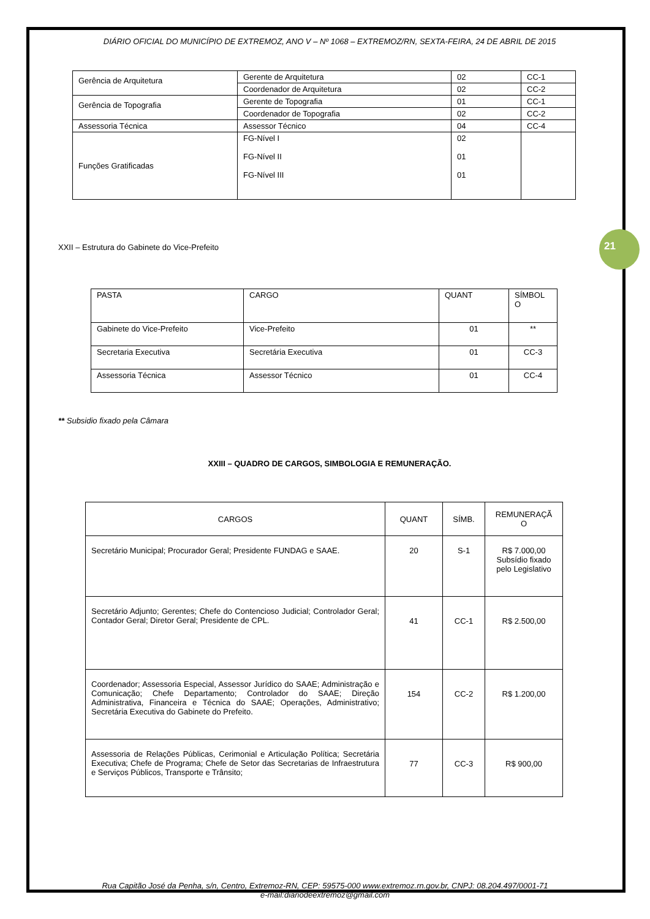21
DIÁRIO OFICIAL DO MUNICÍPIO DE EXTREMOZ, ANO V – Nº 1068 – EXTREMOZ/RN, SEXTA-FEIRA, 24 DE ABRIL DE 2015
| Gerência de Arquitetura | Gerente de Arquitetura | 02 | CC-1 |
| | Coordenador de Arquitetura | 02 | CC-2 |
| Gerência de Topografia | Gerente de Topografia | 01 | CC-1 |
| | Coordenador de Topografia | 02 | CC-2 |
| Assessoria Técnica | Assessor Técnico | 04 | CC-4 |
| Funções Gratificadas | FG-Nível I FG-Nível II FG-Nível III | 02 01 01 | |
XXII – Estrutura do Gabinete do Vice-Prefeito
| PASTA | CARGO | QUANT | SÍMBOL O |
| Gabinete do Vice-Prefeito | Vice-Prefeito | 01 | ** |
| Secretaria Executiva | Secretária Executiva | 01 | CC-3 |
| Assessoria Técnica | Assessor Técnico | 01 | CC-4 |
** Subsidio fixado pela Câmara
XXIII – QUADRO DE CARGOS, SIMBOLOGIA E REMUNERAÇÃO.
| CARGOS | QUANT | SÍMB. | REMUNERAÇÃ O |
| Secretário Municipal; Procurador Geral; Presidente FUNDAG e SAAE. | 20 | S-1 | R$ 7.000,00 Subsídio fixado pelo Legislativo |
| Secretário Adjunto; Gerentes; Chefe do Contencioso Judicial; Controlador Geral; Contador Geral; Diretor Geral; Presidente de CPL. | 41 | CC-1 | R$ 2.500,00 |
| Coordenador; Assessoria Especial, Assessor Jurídico do SAAE; Administração e Comunicação; Chefe Departamento; Controlador do SAAE; Direção Administrativa, Financeira e Técnica do SAAE; Operações, Administrativo; Secretária Executiva do Gabinete do Prefeito. | 154 | CC-2 | R$ 1.200,00 |
| Assessoria de Relações Públicas, Cerimonial e Articulação Política; Secretária Executiva; Chefe de Programa; Chefe de Setor das Secretarias de Infraestrutura e Serviços Públicos, Transporte e Trânsito; | 77 | CC-3 | R$ 900,00 |
Rua Capitão José da Penha, s/n, Centro, Extremoz-RN, CEP: 59575-000 www.extremoz.rn.gov.br, CNPJ: 08.204.497/0001-71
e-mail:diariodeextremoz@gmail.com